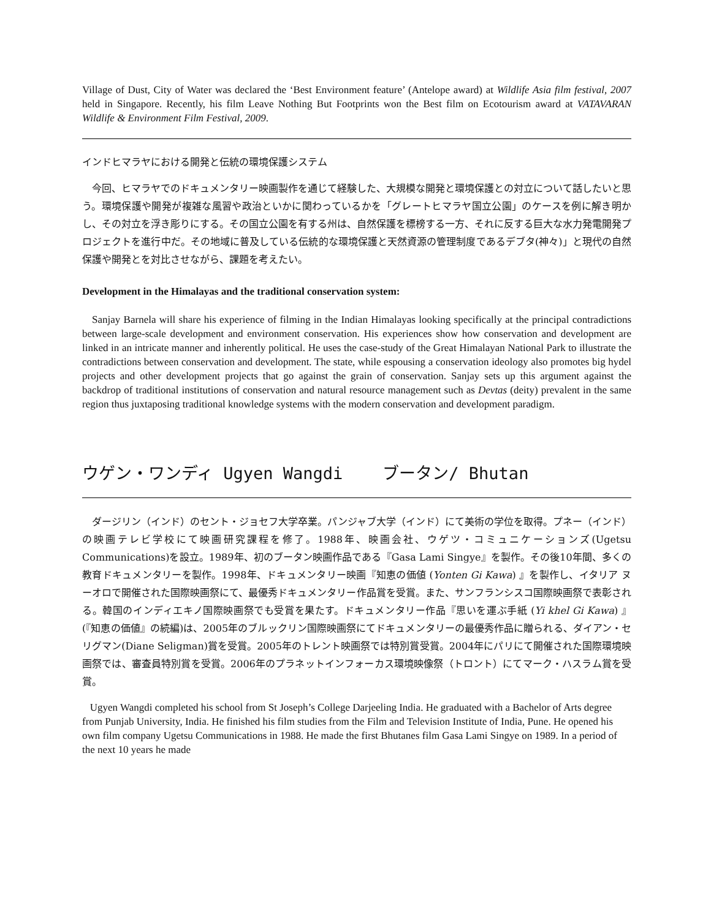Village of Dust, City of Water was declared the ‘Best Environment feature’ (Antelope award) at Wildlife Asia film festival, 2007 held in Singapore. Recently, his film Leave Nothing But Footprints won the Best film on Ecotourism award at VATAVARAN Wildlife & Environment Film Festival, 2009.
インドヒマラヤにおける開発と伝統の環境保護システム
　今回、ヒマラヤでのドキュメンタリー映画製作を通じて経験した、大規模な開発と環境保護との対立について話したいと思う。環境保護や開発が複雑な風習や政治といかに関わっているかを「グレートヒマラヤ国立公園」のケースを例に解き明かし、その対立を浮き彫りにする。その国立公園を有する州は、自然保護を標榜する一方、それに反する巨大な水力発電開発プロジェクトを進行中だ。その地域に普及している伝統的な環境保護と天然資源の管理制度であるデブタ(神々)」と現代の自然保護や開発とを対比させながら、課題を考えたい。
Development in the Himalayas and the traditional conservation system:
Sanjay Barnela will share his experience of filming in the Indian Himalayas looking specifically at the principal contradictions between large-scale development and environment conservation. His experiences show how conservation and development are linked in an intricate manner and inherently political. He uses the case-study of the Great Himalayan National Park to illustrate the contradictions between conservation and development. The state, while espousing a conservation ideology also promotes big hydel projects and other development projects that go against the grain of conservation. Sanjay sets up this argument against the backdrop of traditional institutions of conservation and natural resource management such as Devtas (deity) prevalent in the same region thus juxtaposing traditional knowledge systems with the modern conservation and development paradigm.
ウゲン・ワンディ Ugyen Wangdi ブータン/ Bhutan
　ダージリン（インド）のセント・ジョセフ大学卒業。パンジャブ大学（インド）にて美術の学位を取得。プネー（インド）の映画テレビ学校にて映画研究課程を修了。1988年、映画会社、ウゲツ・コミュニケーションズ(Ugetsu Communications)を設立。1989年、初のブータン映画作品である『Gasa Lami Singye』を製作。その後10年間、多くの教育ドキュメンタリーを製作。1998年、ドキュメンタリー映画『知恵の価値 (Yonten Gi Kawa) 』を製作し、イタリア ヌーオロで開催された国際映画祭にて、最優秀ドキュメンタリー作品賞を受賞。また、サンフランシスコ国際映画祭で表彰される。韓国のインディエキノ国際映画祭でも受賞を果たす。ドキュメンタリー作品『思いを運ぶ手紙 (Yi khel Gi Kawa) 』(『知恵の価値』の続編)は、2005年のブルックリン国際映画祭にてドキュメンタリーの最優秀作品に贈られる、ダイアン・セリグマン(Diane Seligman)賞を受賞。2005年のトレント映画祭では特別賞受賞。2004年にパリにて開催された国際環境映画祭では、審査員特別賞を受賞。2006年のプラネットインフォーカス環境映像祭（トロント）にてマーク・ハスラム賞を受賞。
Ugyen Wangdi completed his school from St Joseph’s College Darjeeling India. He graduated with a Bachelor of Arts degree from Punjab University, India. He finished his film studies from the Film and Television Institute of India, Pune. He opened his own film company Ugetsu Communications in 1988. He made the first Bhutanes film Gasa Lami Singye on 1989. In a period of the next 10 years he made